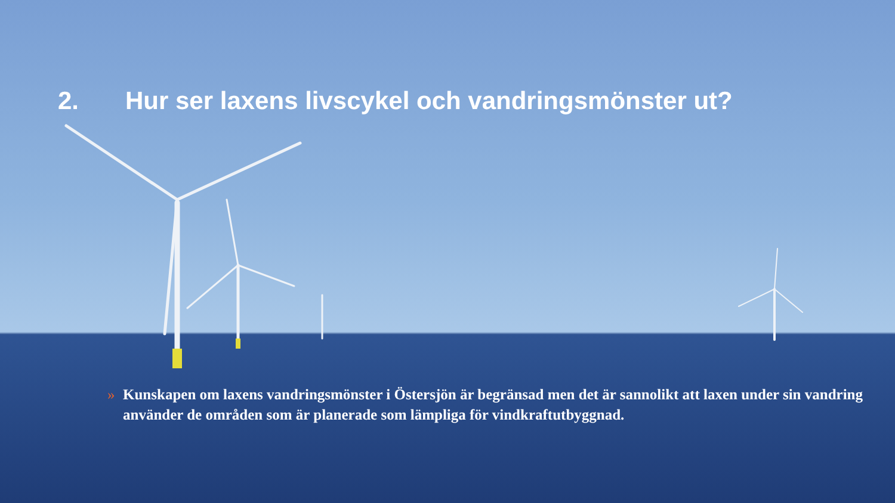2. Hur ser laxens livscykel och vandringsmönster ut?
» Kunskapen om laxens vandringsmönster i Östersjön är begränsad men det är sannolikt att laxen under sin vandring använder de områden som är planerade som lämpliga för vindkraftutbyggnad.